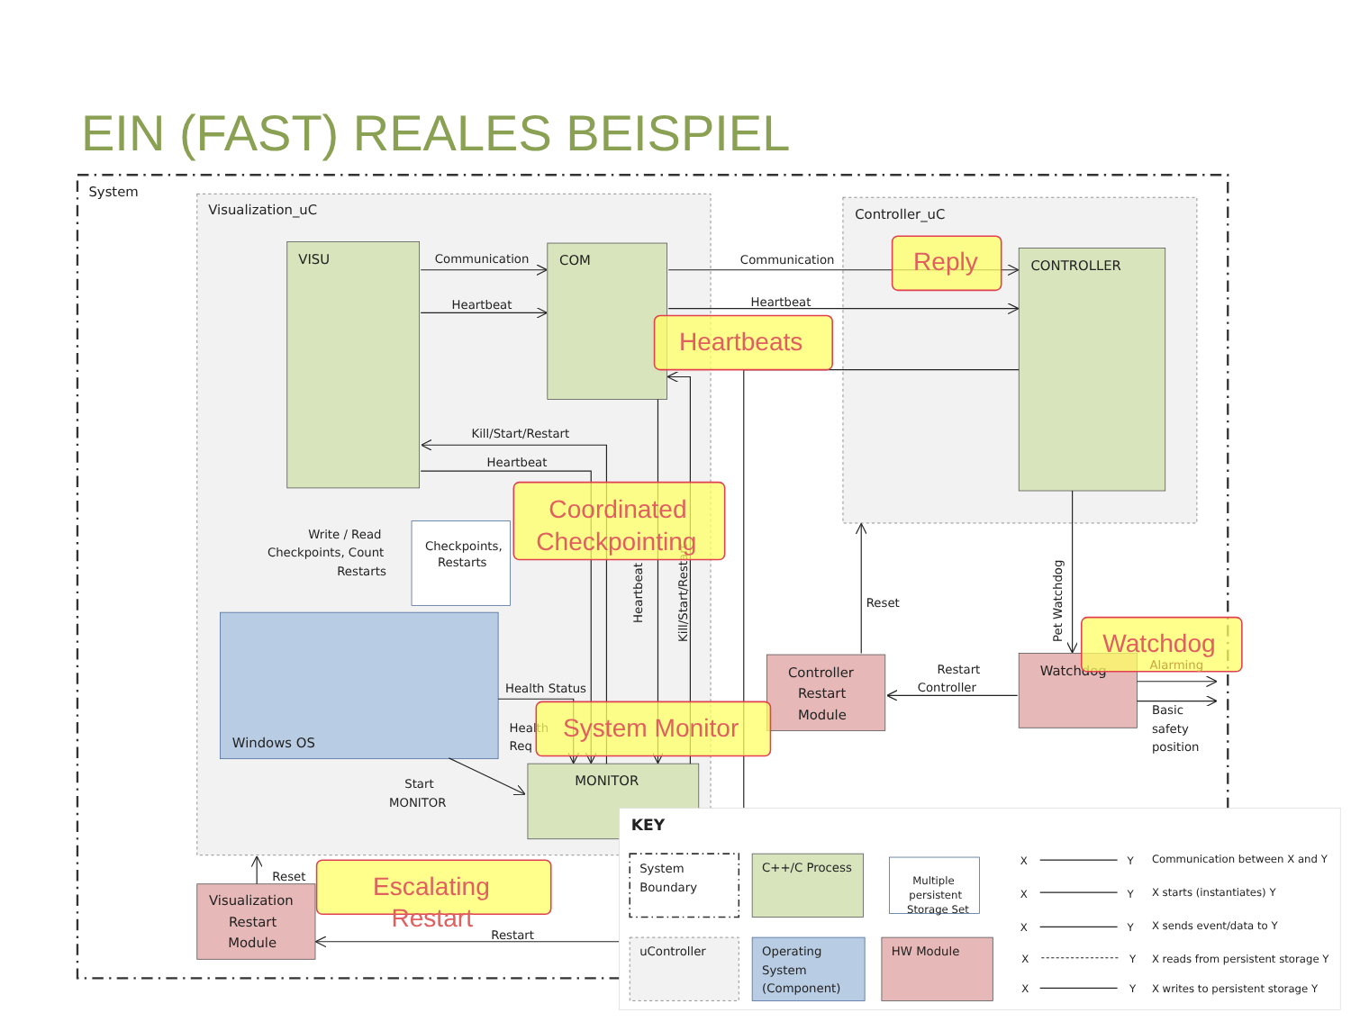EIN (FAST) REALES BEISPIEL
System
Visualization_uC
Controller_uC
VISU
COM
CONTROLLER
Windows OS
MONITOR
Controller
Restart
Module
Watchdog
Visualization
Restart
Module
Checkpoints,
Restarts
Communication
Heartbeat
Communication
Heartbeat
Kill/Start/Restart
Heartbeat
Write / Read
Checkpoints, Count
Restarts
Health Status
Health
Req
Start
MONITOR
Reset
Restart
Controller
Basic
safety
position
Reset
Restart
Heartbeat
Kill/Start/Restart
Pet Watchdog
Reply
Heartbeats
Coordinated
Checkpointing
Watchdog
Alarming
System Monitor
Escalating
Restart
KEY
System
Boundary
C++/C Process
Multiple
persistent
Storage Set
uController
Operating
System
(Component)
HW Module
X
Y
Communication between X and Y
X
Y
X starts (instantiates) Y
X
Y
X sends event/data to Y
X
Y
X reads from persistent storage Y
X
Y
X writes to persistent storage Y